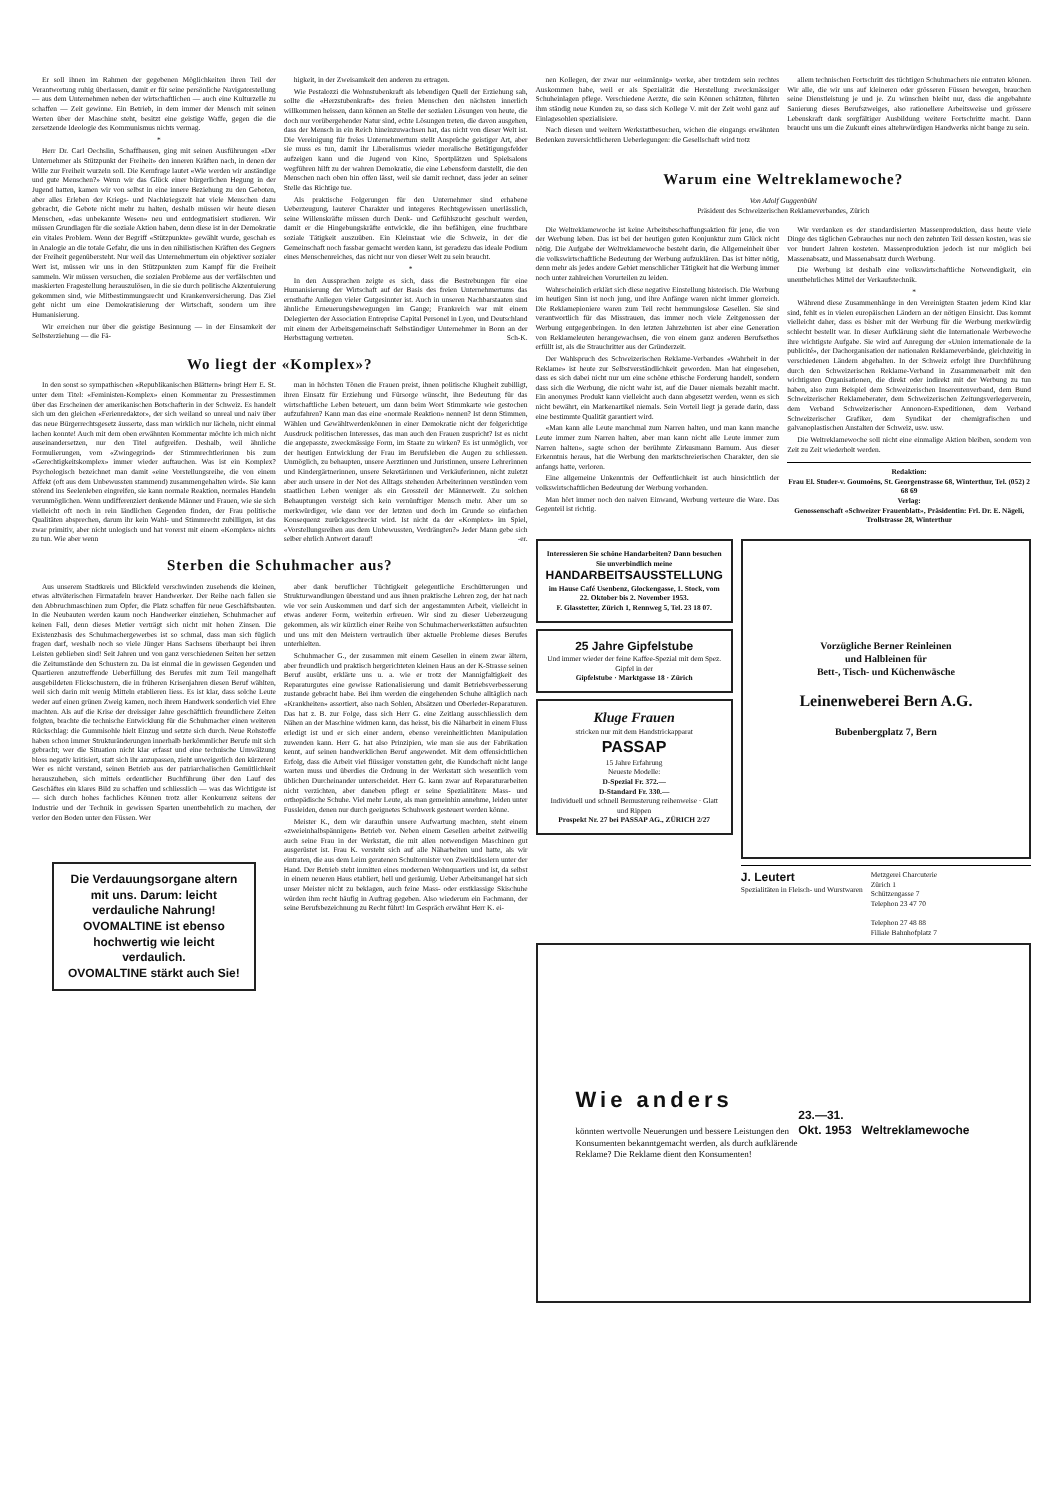Er soll ihnen im Rahmen der gegebenen Möglichkeiten ihren Teil der Verantwortung ruhig überlassen, damit er für seine persönliche Navigatorstellung — aus dem Unternehmen neben der wirtschaftlichen — auch eine Kulturzelle zu schaffen — Zeit gewinne. Ein Betrieb, in dem immer der Mensch mit seinen Werten über der Maschine steht, besitzt eine geistige Waffe, gegen die die zersetzende Ideologie des Kommunismus nichts vermag.
*
Herr Dr. Carl Oechslin, Schaffhausen, ging mit seinen Ausführungen «Der Unternehmer als Stützpunkt der Freiheit» den inneren Kräften nach, in denen der Wille zur Freiheit wurzeln soll. Die Kernfrage lautet «Wie werden wir anständige und gute Menschen?» Wenn wir das Glück einer bürgerlichen Hegung in der Jugend hatten, kamen wir von selbst in eine innere Beziehung zu den Geboten, aber alles Erleben der Kriegs- und Nachkriegszeit hat viele Menschen dazu gebracht, die Gebote nicht mehr zu halten, deshalb müssen wir heute diesen Menschen, «das unbekannte Wesen» neu und entdogmatisiert studieren. Wir müssen Grundlagen für die soziale Aktion haben, denn diese ist in der Demokratie ein vitales Problem. Wenn der Begriff «Stützpunkte» gewählt wurde, geschah es in Analogie an die totale Gefahr, die uns in den nihilistischen Kräften des Gegners der Freiheit gegenübersteht. Nur weil das Unternehmertum ein objektiver sozialer Wert ist, müssen wir uns in den Stützpunkten zum Kampf für die Freiheit sammeln. Wir müssen versuchen, die sozialen Probleme aus der verfälschten und maskierten Fragestellung herauszulösen, in die sie durch politische Akzentuierung gekommen sind, wie Mitbestimmungsrecht und Krankenversicherung. Das Ziel geht nicht um eine Demokratisierung der Wirtschaft, sondern um ihre Humanisierung.
Wir erreichen nur über die geistige Besinnung — in der Einsamkeit der Selbsterziehung — die Fä-
higkeit, in der Zweisamkeit den anderen zu ertragen.
Wie Pestalozzi die Wohnstubenkraft als lebendigen Quell der Erziehung sah, sollte die «Herzstubenkraft» des freien Menschen den nächsten innerlich willkommen heissen, dann können an Stelle der sozialen Lösungen von heute, die doch nur vorübergehender Natur sind, echte Lösungen treten, die davon ausgehen, dass der Mensch in ein Reich hineinzuwachsen hat, das nicht von dieser Welt ist. Die Vereinigung für freies Unternehmertum stellt Ansprüche geistiger Art, aber sie muss es tun, damit ihr Liberalismus wieder moralische Betätigungsfelder aufzeigen kann und die Jugend von Kino, Sportplätzen und Spielsalons wegführen hilft zu der wahren Demokratie, die eine Lebensform darstellt, die den Menschen nach oben hin offen lässt, weil sie damit rechnet, dass jeder an seiner Stelle das Richtige tue.
Als praktische Folgerungen für den Unternehmer sind erhabene Ueberzeugung, lauterer Charakter und integeres Rechtsgewissen unerlässlich, seine Willenskräfte müssen durch Denk- und Gefühlszucht geschult werden, damit er die Hingebungskräfte entwickle, die ihn befähigen, eine fruchtbare soziale Tätigkeit auszuüben. Ein Kleinstaat wie die Schweiz, in der die Gemeinschaft noch fassbar gemacht werden kann, ist geradezu das ideale Podium eines Menschenreiches, das nicht nur von dieser Welt zu sein braucht.
*
In den Aussprachen zeigte es sich, dass die Bestrebungen für eine Humanisierung der Wirtschaft auf der Basis des freien Unternehmertums das ernsthafte Anliegen vieler Gutgesinnter ist. Auch in unseren Nachbarstaaten sind ähnliche Erneuerungsbewegungen im Gange; Frankreich war mit einem Delegierten der Association Entreprise Capital Personel in Lyon, und Deutschland mit einem der Arbeitsgemeinschaft Selbständiger Unternehmer in Bonn an der Herbsttagung vertreten. Sch-K.
Wo liegt der «Komplex»?
In den sonst so sympathischen «Republikanischen Blättern» bringt Herr E. St. unter dem Titel: «Feministen-Komplex» einen Kommentar zu Pressestimmen über das Erscheinen der amerikanischen Botschafterin in der Schweiz. Es handelt sich um den gleichen «Ferienredaktor», der sich weiland so unreal und naiv über das neue Bürgerrechtsgesetz äusserte, dass man wirklich nur lächeln, nicht einmal lachen konnte! Auch mit dem oben erwähnten Kommentar möchte ich mich nicht auseinandersetzen, nur den Titel aufgreifen. Deshalb, weil ähnliche Formulierungen, vom «Zwingegrind» der Stimmrechtlerinnen bis zum «Gerechtigkeitskomplex» immer wieder auftauchen. Was ist ein Komplex? Psychologisch bezeichnet man damit «eine Vorstellungsreihe, die von einem Affekt (oft aus dem Unbewussten stammend) zusammengehalten wird». Sie kann störend ins Seelenleben eingreifen, sie kann normale Reaktion, normales Handeln verunmöglichen. Wenn undifferenziert denkende Männer und Frauen, wie sie sich vielleicht oft noch in rein ländlichen Gegenden finden, der Frau politische Qualitäten absprechen, darum ihr kein Wahl- und Stimmrecht zubilligen, ist das zwar primitiv, aber nicht unlogisch und hat vorerst mit einem «Komplex» nichts zu tun. Wie aber wenn
man in höchsten Tönen die Frauen preist, ihnen politische Klugheit zubilligt, ihren Einsatz für Erziehung und Fürsorge wünscht, ihre Bedeutung für das wirtschaftliche Leben beteuert, um dann beim Wort Stimmkarte wie gestochen aufzufahren? Kann man das eine «normale Reaktion» nennen? Ist denn Stimmen, Wählen und Gewähltwerdenkönnen in einer Demokratie nicht der folgerichtige Ausdruck politischen Interesses, das man auch den Frauen zuspricht? Ist es nicht die angepasste, zweckmässige Form, im Staate zu wirken? Es ist unmöglich, vor der heutigen Entwicklung der Frau im Berufsleben die Augen zu schliessen. Unmöglich, zu behaupten, unsere Aerztinnen und Juristinnen, unsere Lehrerinnen und Kindergärtnerinnen, unsere Sekretärinnen und Verkäuferinnen, nicht zuletzt aber auch unsere in der Not des Alltags stehenden Arbeiterinnen verstünden vom staatlichen Leben weniger als ein Grossteil der Männerwelt. Zu solchen Behauptungen versteigt sich kein vernünftiger Mensch mehr. Aber um so merkwürdiger, wie dann vor der letzten und doch im Grunde so einfachen Konsequenz zurückgeschreckt wird. Ist nicht da der «Komplex» im Spiel, «Vorstellungsreihen aus dem Unbewussten, Verdrängten?» Jeder Mann gebe sich selber ehrlich Antwort darauf! -er.
Sterben die Schuhmacher aus?
Aus unserem Stadtkreis und Blickfeld verschwinden zusehends die kleinen, etwas altväterischen Firmatafeln braver Handwerker. Der Reihe nach fallen sie den Abbruchmaschinen zum Opfer, die Platz schaffen für neue Geschäftsbauten. In die Neubauten werden kaum noch Handwerker einziehen, Schuhmacher auf keinen Fall, denn dieses Metier verträgt sich nicht mit hohen Zinsen. Die Existenzbasis des Schuhmachergewerbes ist so schmal, dass man sich füglich fragen darf, weshalb noch so viele Jünger Hans Sachsens überhaupt bei ihren Leisten geblieben sind! Seit Jahren und von ganz verschiedenen Seiten her setzen die Zeitumstände den Schustern zu. Da ist einmal die in gewissen Gegenden und Quartieren anzutreffende Ueberfüllung des Berufes mit zum Teil mangelhaft ausgebildeten Flickschustern, die in früheren Krisenjahren diesen Beruf wählten, weil sich darin mit wenig Mitteln etablieren liess. Es ist klar, dass solche Leute weder auf einen grünen Zweig kamen, noch ihrem Handwerk sonderlich viel Ehre machten. Als auf die Krise der dreissiger Jahre geschäftlich freundlichere Zeiten folgten, brachte die technische Entwicklung für die Schuhmacher einen weiteren Rückschlag: die Gummisohle hielt Einzug und setzte sich durch. Neue Rohstoffe haben schon immer Strukturänderungen innerhalb herkömmlicher Berufe mit sich gebracht; wer die Situation nicht klar erfasst und eine technische Umwälzung bloss negativ kritisiert, statt sich ihr anzupassen, zieht unweigerlich den kürzeren! Wer es nicht verstand, seinen Betrieb aus der patriarchalischen Gemütlichkeit herauszuheben, sich mittels ordentlicher Buchführung über den Lauf des Geschäftes ein klares Bild zu schaffen und schliesslich — was das Wichtigste ist — sich durch hohes fachliches Können trotz aller Konkurrenz seitens der Industrie und der Technik in gewissen Sparten unentbehrlich zu machen, der verlor den Boden unter den Füssen. Wer
Die Verdauungsorgane altern mit uns. Darum: leicht verdauliche Nahrung! OVOMALTINE ist ebenso hochwertig wie leicht verdaulich.
OVOMALTINE stärkt auch Sie!
aber dank beruflicher Tüchtigkeit gelegentliche Erschütterungen und Strukturwandlungen überstand und aus ihnen praktische Lehren zog, der hat nach wie vor sein Auskommen und darf sich der angestammten Arbeit, vielleicht in etwas anderer Form, weiterhin erfreuen. Wir sind zu dieser Ueberzeugung gekommen, als wir kürzlich einer Reihe von Schuhmacherwerkstätten aufsuchten und uns mit den Meistern vertraulich über aktuelle Probleme dieses Berufes unterhielten.
Schuhmacher G., der zusammen mit einem Gesellen in einem zwar ältern, aber freundlich und praktisch hergerichteten kleinen Haus an der K-Strasse seinen Beruf ausübt, erklärte uns u. a. wie er trotz der Mannigfaltigkeit des Reparaturgutes eine gewisse Rationalisierung und damit Betriebsverbesserung zustande gebracht habe. Bei ihm werden die eingehenden Schuhe alltäglich nach «Krankheiten» assortiert, also nach Sohlen, Absätzen und Oberleder-Reparaturen. Das hat z. B. zur Folge, dass sich Herr G. eine Zeitlang ausschliesslich dem Nähen an der Maschine widmen kann, das heisst, bis die Näharbeit in einem Fluss erledigt ist und er sich einer andern, ebenso vereinheitlichten Manipulation zuwenden kann. Herr G. hat also Prinzipien, wie man sie aus der Fabrikation kennt, auf seinen handwerklichen Beruf angewendet. Mit dem offensichtlichen Erfolg, dass die Arbeit viel flüssiger vonstatten geht, die Kundschaft nicht lange warten muss und überdies die Ordnung in der Werkstatt sich wesentlich vom üblichen Durcheinander unterscheidet. Herr G. kann zwar auf Reparaturarbeiten nicht verzichten, aber daneben pflegt er seine Spezialitäten: Mass- und orthopädische Schuhe. Viel mehr Leute, als man gemeinhin annehme, leiden unter Fussleiden, denen nur durch geeignetes Schuhwerk gesteuert werden könne.
Meister K., dem wir daraufhin unsere Aufwartung machten, steht einem «zweieinhalbspännigen» Betrieb vor. Neben einem Gesellen arbeitet zeitweilig auch seine Frau in der Werkstatt, die mit allen notwendigen Maschinen gut ausgerüstet ist. Frau K. versteht sich auf alle Näharbeiten und hatte, als wir eintraten, die aus dem Leim geratenen Schultornister von Zweitklässlern unter der Hand. Der Betrieb steht inmitten eines modernen Wohnquartiers und ist, da selbst in einem neueren Haus etabliert, hell und geräumig. Ueber Arbeitsmangel hat sich unser Meister nicht zu beklagen, auch feine Mass- oder erstklassige Skischuhe würden ihm recht häufig in Auftrag gegeben. Also wiederum ein Fachmann, der seine Berufsbezeichnung zu Recht führt! Im Gespräch erwähnt Herr K. ei-
nen Kollegen, der zwar nur «einmännig» werke, aber trotzdem sein rechtes Auskommen habe, weil er als Spezialität die Herstellung zweckmässiger Schuheinlagen pflege. Verschiedene Aerzte, die sein Können schätzten, führten ihm ständig neue Kunden zu, so dass sich Kollege V. mit der Zeit wohl ganz auf Einlagesohlen spezialisiere.
Nach diesen und weitern Werkstattbesuchen, wichen die eingangs erwähnten Bedenken zuversichtlicheren Ueberlegungen: die Gesellschaft wird trotz
allem technischen Fortschritt des tüchtigen Schuhmachers nie entraten können. Wir alle, die wir uns auf kleineren oder grösseren Füssen bewegen, brauchen seine Dienstleistung je und je. Zu wünschen bleibt nur, dass die angebahnte Sanierung dieses Berufszweiges, also rationellere Arbeitsweise und grössere Lebenskraft dank sorgfältiger Ausbildung weitere Fortschritte macht. Dann braucht uns um die Zukunft eines altehrwürdigen Handwerks nicht bange zu sein.
Warum eine Weltreklamewoche?
Von Adolf Guggenbühl
Präsident des Schweizerischen Reklameverbandes, Zürich
Die Weltreklamewoche ist keine Arbeitsbeschaffungsaktion für jene, die von der Werbung leben. Das ist bei der heutigen guten Konjunktur zum Glück nicht nötig. Die Aufgabe der Weltreklamewoche besteht darin, die Allgemeinheit über die volkswirtschaftliche Bedeutung der Werbung aufzuklären. Das ist bitter nötig, denn mehr als jedes andere Gebiet menschlicher Tätigkeit hat die Werbung immer noch unter zahlreichen Vorurteilen zu leiden.
Wahrscheinlich erklärt sich diese negative Einstellung historisch. Die Werbung im heutigen Sinn ist noch jung, und ihre Anfänge waren nicht immer glorreich. Die Reklamepioniere waren zum Teil recht hemmungslose Gesellen. Sie sind verantwortlich für das Misstrauen, das immer noch viele Zeitgenossen der Werbung entgegenbringen. In den letzten Jahrzehnten ist aber eine Generation von Reklameleuten herangewachsen, die von einem ganz anderen Berufsethos erfüllt ist, als die Strauchritter aus der Gründerzeit.
Der Wahlspruch des Schweizerischen Reklame-Verbandes «Wahrheit in der Reklame» ist heute zur Selbstverständlichkeit geworden. Man hat eingesehen, dass es sich dabei nicht nur um eine schöne ethische Forderung handelt, sondern dass sich die Werbung, die nicht wahr ist, auf die Dauer niemals bezahlt macht. Ein anonymes Produkt kann vielleicht auch dann abgesetzt werden, wenn es sich nicht bewährt, ein Markenartikel niemals. Sein Vorteil liegt ja gerade darin, dass eine bestimmte Qualität garantiert wird.
«Man kann alle Leute manchmal zum Narren halten, und man kann manche Leute immer zum Narren halten, aber man kann nicht alle Leute immer zum Narren halten», sagte schon der berühmte Zirkusmann Barnum. Aus dieser Erkenntnis heraus, hat die Werbung den marktschreierischen Charakter, den sie anfangs hatte, verloren.
Eine allgemeine Unkenntnis der Oeffentlichkeit ist auch hinsichtlich der volkswirtschaftlichen Bedeutung der Werbung vorhanden.
Man hört immer noch den naiven Einwand, Werbung verteure die Ware. Das Gegenteil ist richtig.
Wir verdanken es der standardisierten Massenproduktion, dass heute viele Dinge des täglichen Gebrauches nur noch den zehnten Teil dessen kosten, was sie vor hundert Jahren kosteten. Massenproduktion jedoch ist nur möglich bei Massenabsatz, und Massenabsatz durch Werbung.
Die Werbung ist deshalb eine volkswirtschaftliche Notwendigkeit, ein unentbehrliches Mittel der Verkaufstechnik.
*
Während diese Zusammenhänge in den Vereinigten Staaten jedem Kind klar sind, fehlt es in vielen europäischen Ländern an der nötigen Einsicht. Das kommt vielleicht daher, dass es bisher mit der Werbung für die Werbung merkwürdig schlecht bestellt war. In dieser Aufklärung sieht die Internationale Werbewoche ihre wichtigste Aufgabe. Sie wird auf Anregung der «Union internationale de la publicité», der Dachorganisation der nationalen Reklameverbände, gleichzeitig in verschiedenen Ländern abgehalten. In der Schweiz erfolgt ihre Durchführung durch den Schweizerischen Reklame-Verband in Zusammenarbeit mit den wichtigsten Organisationen, die direkt oder indirekt mit der Werbung zu tun haben, also zum Beispiel dem Schweizerischen Inserentenverband, dem Bund Schweizerischer Reklameberater, dem Schweizerischen Zeitungsverlegerverein, dem Verband Schweizerischer Annoncen-Expeditionen, dem Verband Schweizerischer Grafiker, dem Syndikat der chemigrafischen und galvanoplastischen Anstalten der Schweiz, usw. usw.
Die Weltreklamewoche soll nicht eine einmalige Aktion bleiben, sondern von Zeit zu Zeit wiederholt werden.
Redaktion:
Frau El. Studer-v. Goumoëns, St. Georgenstrasse 68, Winterthur, Tel. (052) 2 68 69
Verlag:
Genossenschaft «Schweizer Frauenblatt», Präsidentin: Frl. Dr. E. Nägeli, Trollstrasse 28, Winterthur
Interessieren Sie schöne Handarbeiten? Dann besuchen Sie unverbindlich meine
HANDARBEITSAUSSTELLUNG
im Hause Café Usenbenz, Glockengasse, 1. Stock, vom 22. Oktober bis 2. November 1953.
F. Glasstetter, Zürich 1, Rennweg 5, Tel. 23 18 07.
25 Jahre Gipfelstube
Und immer wieder der feine Kaffee-Spezial mit dem Spez. Gipfel in der
Gipfelstube · Marktgasse 18 · Zürich
Kluge Frauen
stricken nur mit dem Handstrickapparat
PASSAP
15 Jahre Erfahrung
Neueste Modelle:
D-Spezial Fr. 372.—
D-Standard Fr. 330.—
Individuell und schnell Bemusterung reihenweise · Glatt und Rippen
Prospekt Nr. 27 bei PASSAP AG., ZÜRICH 2/27
Vorzügliche Berner Reinleinen
und Halbleinen für
Bett-, Tisch- und Küchenwäsche
Leinenweberei Bern A.G.
Bubenbergplatz 7, Bern
J. Leutert
Spezialitäten in Fleisch- und Wurstwaren
Metzgerei Charcuterie
Zürich 1
Schützengasse 7
Telephon 23 47 70
Telephon 27 48 88
Filiale Bahnhofplatz 7
Wie anders
könnten wertvolle Neuerungen und bessere Leistungen den Konsumenten bekanntgemacht werden, als durch aufklärende Reklame? Die Reklame dient den Konsumenten!
23.—31.
Okt. 1953 Weltreklamewoche